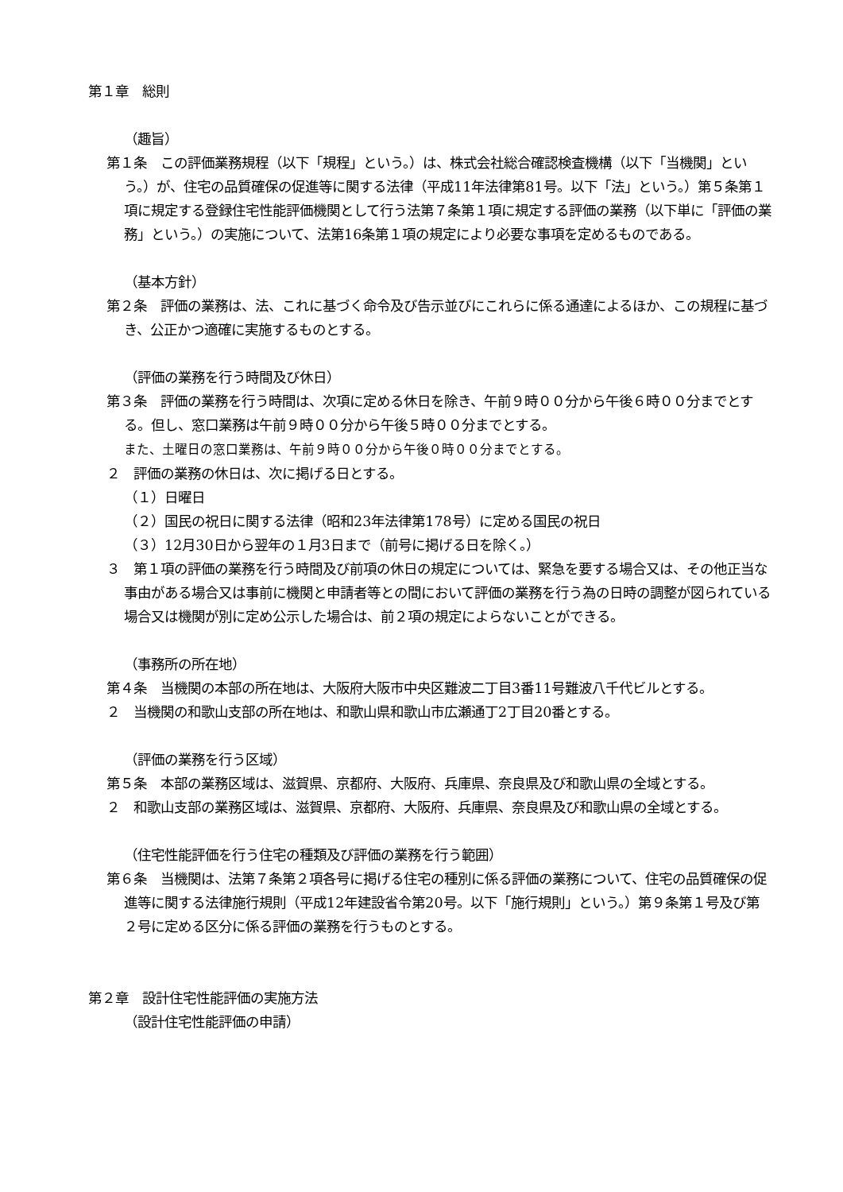第１章　総則
（趣旨）
第１条　この評価業務規程（以下「規程」という。）は、株式会社総合確認検査機構（以下「当機関」という。）が、住宅の品質確保の促進等に関する法律（平成11年法律第81号。以下「法」という。）第５条第１項に規定する登録住宅性能評価機関として行う法第７条第１項に規定する評価の業務（以下単に「評価の業務」という。）の実施について、法第16条第１項の規定により必要な事項を定めるものである。
（基本方針）
第２条　評価の業務は、法、これに基づく命令及び告示並びにこれらに係る通達によるほか、この規程に基づき、公正かつ適確に実施するものとする。
（評価の業務を行う時間及び休日）
第３条　評価の業務を行う時間は、次項に定める休日を除き、午前９時００分から午後６時００分までとする。但し、窓口業務は午前９時００分から午後５時００分までとする。
また、土曜日の窓口業務は、午前９時００分から午後０時００分までとする。
２　評価の業務の休日は、次に掲げる日とする。
（１）日曜日
（２）国民の祝日に関する法律（昭和23年法律第178号）に定める国民の祝日
（３）12月30日から翌年の１月3日まで（前号に掲げる日を除く。）
３　第１項の評価の業務を行う時間及び前項の休日の規定については、緊急を要する場合又は、その他正当な事由がある場合又は事前に機関と申請者等との間において評価の業務を行う為の日時の調整が図られている場合又は機関が別に定め公示した場合は、前２項の規定によらないことができる。
（事務所の所在地）
第４条　当機関の本部の所在地は、大阪府大阪市中央区難波二丁目3番11号難波八千代ビルとする。
２　当機関の和歌山支部の所在地は、和歌山県和歌山市広瀬通丁2丁目20番とする。
（評価の業務を行う区域）
第５条　本部の業務区域は、滋賀県、京都府、大阪府、兵庫県、奈良県及び和歌山県の全域とする。
２　和歌山支部の業務区域は、滋賀県、京都府、大阪府、兵庫県、奈良県及び和歌山県の全域とする。
（住宅性能評価を行う住宅の種類及び評価の業務を行う範囲）
第６条　当機関は、法第７条第２項各号に掲げる住宅の種別に係る評価の業務について、住宅の品質確保の促進等に関する法律施行規則（平成12年建設省令第20号。以下「施行規則」という。）第９条第１号及び第２号に定める区分に係る評価の業務を行うものとする。
第２章　設計住宅性能評価の実施方法
（設計住宅性能評価の申請）